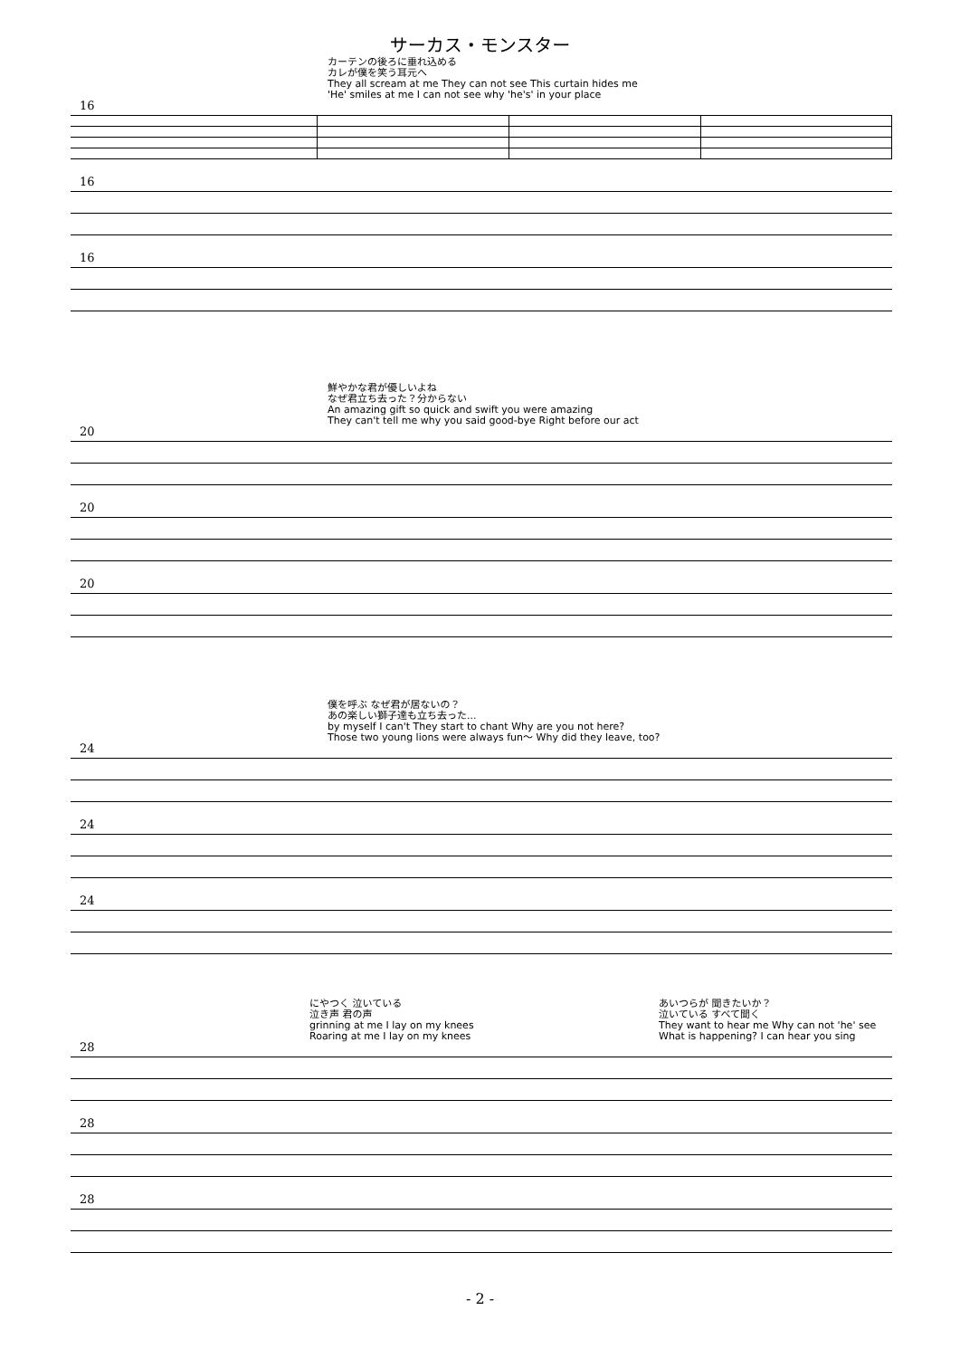サーカス・モンスター
カーテンの後ろに垂れ込める
カレが僕を笑う耳元へ
They all scream at me They can not see This curtain hides me
'He' smiles at me I can not see why 'he's' in your place
16
16
16
鮮やかな君が優しいよね
なぜ君立ち去った？分からない
An amazing gift so quick and swift you were amazing
They can't tell me why you said good-bye Right before our act
20
20
20
僕を呼ぶ なぜ君が居ないの？
あの楽しい獅子達も立ち去った...
by myself I can't They start to chant Why are you not here?
Those two young lions were always fun～ Why did they leave, too?
24
24
24
にやつく 泣いている
泣き声 君の声
grinning at me I lay on my knees
Roaring at me I lay on my knees
あいつらが 聞きたいか？
泣いている すべて聞く
They want to hear me Why can not 'he' see
What is happening? I can hear you sing
28
28
28
- 2 -